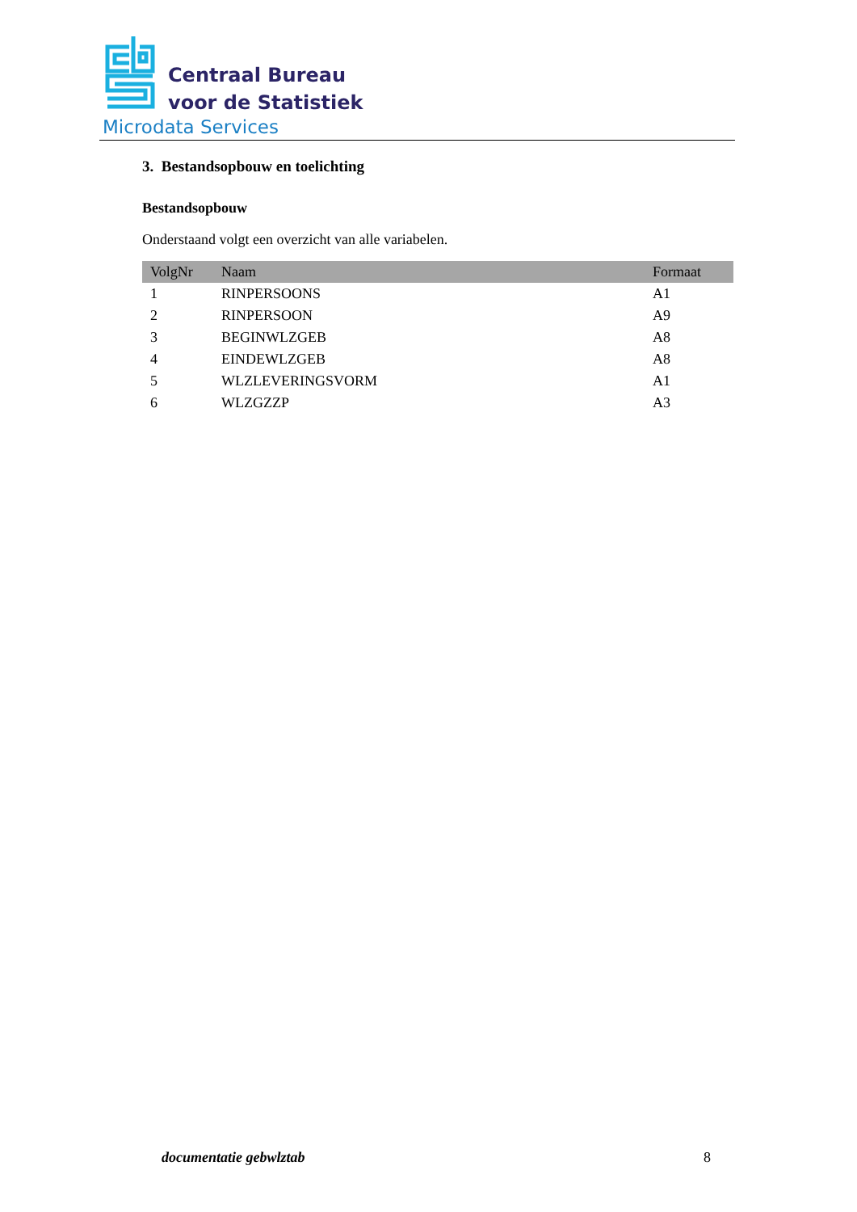Centraal Bureau
voor de Statistiek
Microdata Services
3. Bestandsopbouw en toelichting
Bestandsopbouw
Onderstaand volgt een overzicht van alle variabelen.
| VolgNr | Naam | Formaat |
| --- | --- | --- |
| 1 | RINPERSOONS | A1 |
| 2 | RINPERSOON | A9 |
| 3 | BEGINWLZGEB | A8 |
| 4 | EINDEWLZGEB | A8 |
| 5 | WLZLEVERINGSVORM | A1 |
| 6 | WLZGZZP | A3 |
documentatie gebwlztab 8